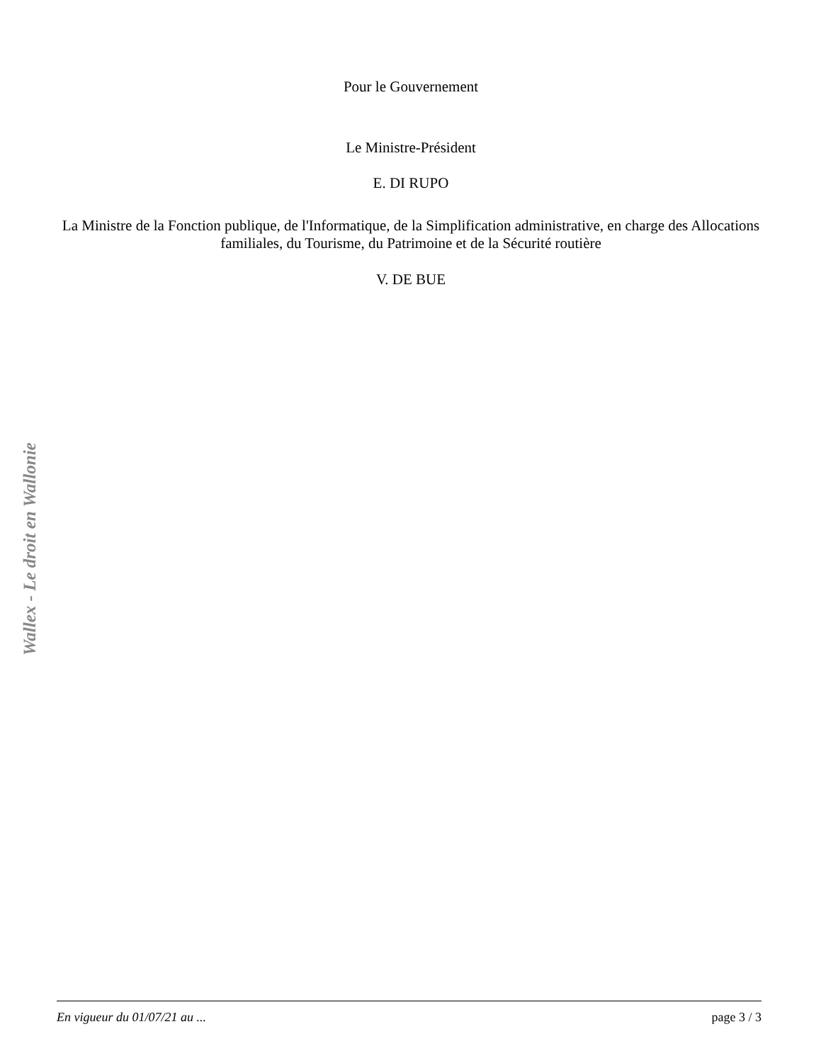Pour le Gouvernement
Le Ministre-Président
E. DI RUPO
La Ministre de la Fonction publique, de l'Informatique, de la Simplification administrative, en charge des Allocations familiales, du Tourisme, du Patrimoine et de la Sécurité routière
V. DE BUE
Wallex - Le droit en Wallonie
En vigueur du 01/07/21 au ... page 3 / 3